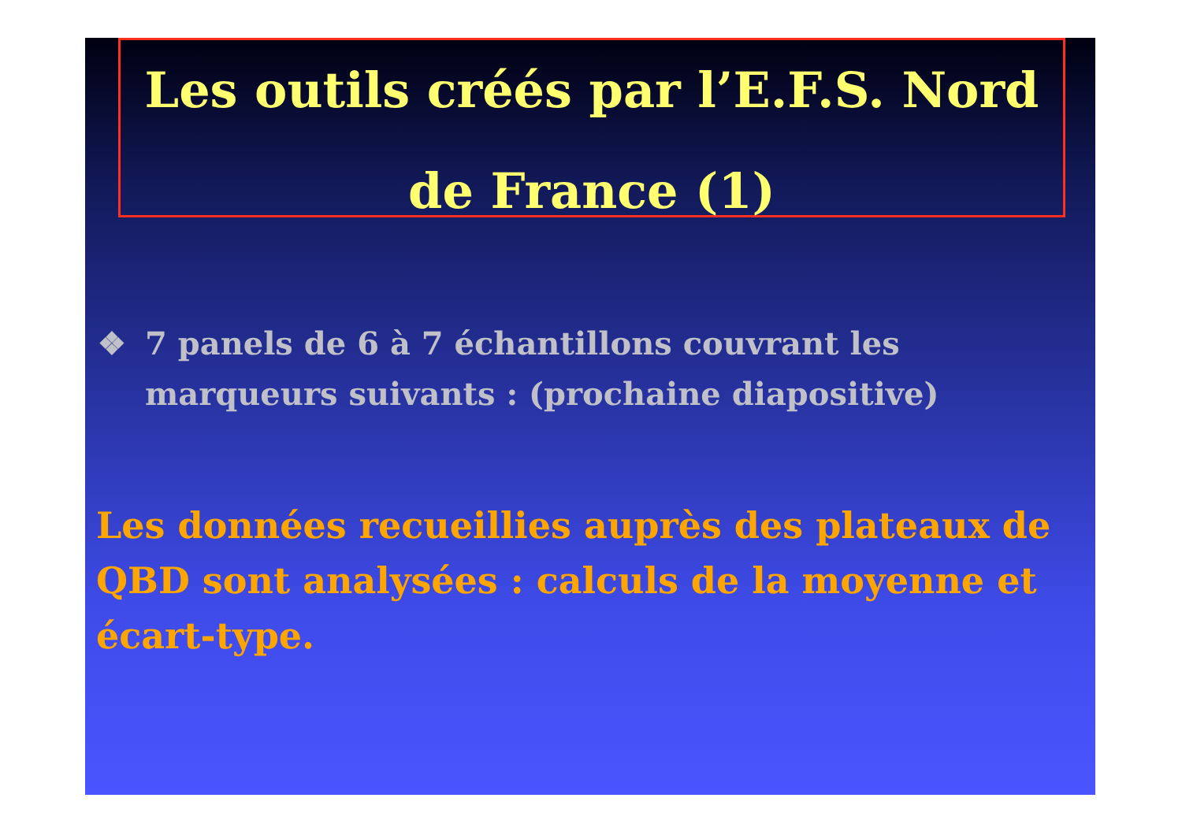Les outils créés par l’E.F.S. Nord
de France (1)
❖ 7 panels de 6 à 7 échantillons couvrant les
marqueurs suivants : (prochaine diapositive)
Les données recueillies auprès des plateaux de QBD sont analysées : calculs de la moyenne et écart-type.